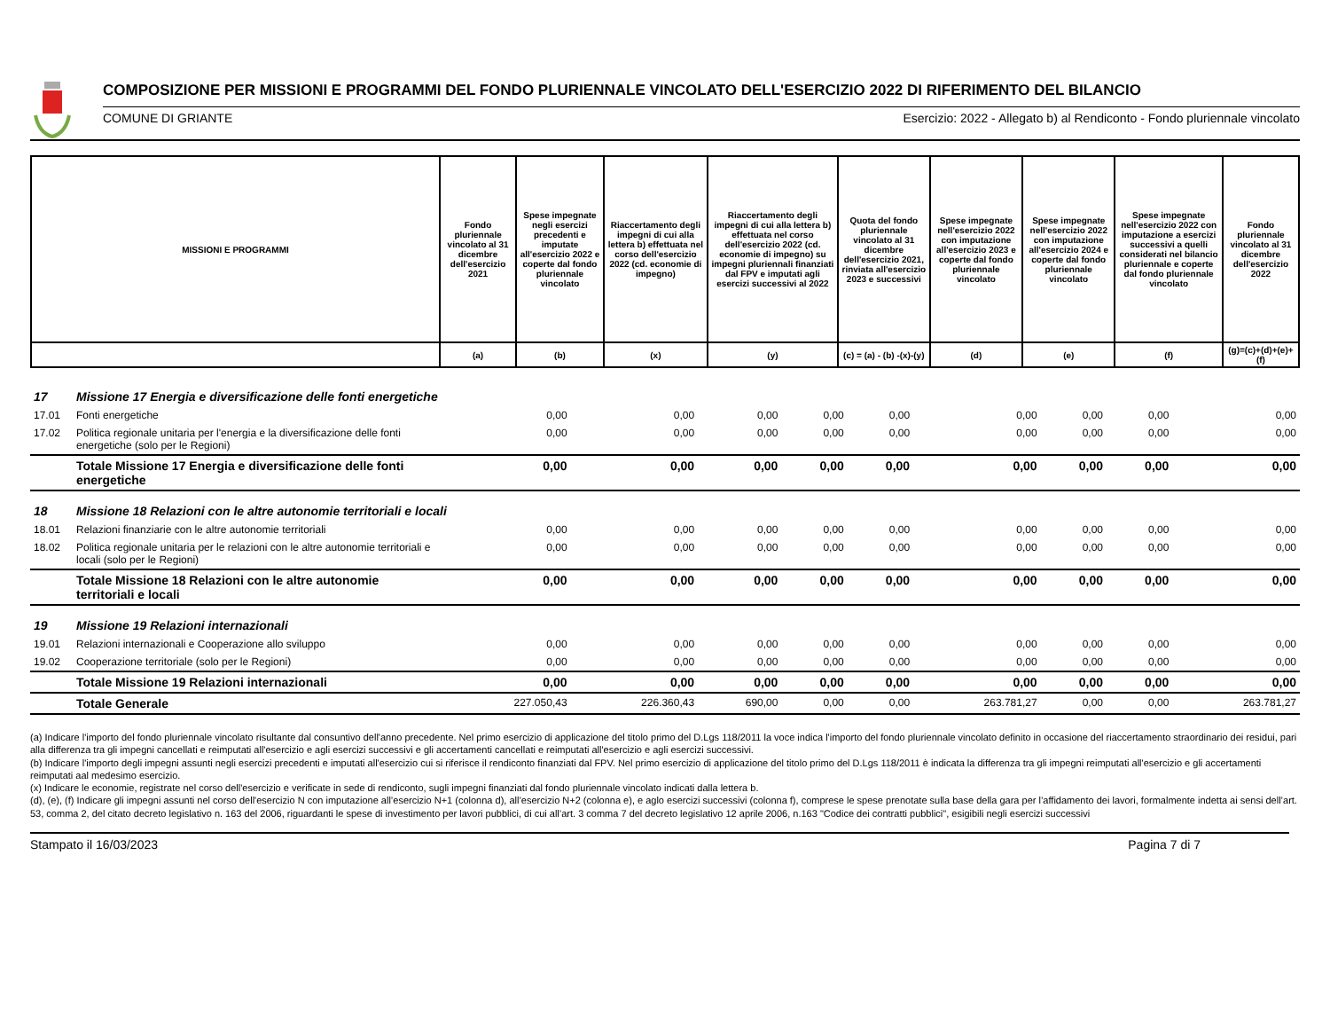COMPOSIZIONE PER MISSIONI E PROGRAMMI DEL FONDO PLURIENNALE VINCOLATO DELL'ESERCIZIO 2022 DI RIFERIMENTO DEL BILANCIO
COMUNE DI GRIANTE Esercizio: 2022 - Allegato b) al Rendiconto - Fondo pluriennale vincolato
| MISSIONI E PROGRAMMI | Fondo pluriennale vincolato al 31 dicembre dell'esercizio 2021 | Spese impegnate negli esercizi precedenti e imputate all'esercizio 2022 e coperte dal fondo pluriennale vincolato | Riaccertamento degli impegni di cui alla lettera b) effettuata nel corso dell'esercizio 2022 (cd. economie di impegno) | Riaccertamento degli impegni di cui alla lettera b) effettuata nel corso dell'esercizio 2022 (cd. economie di impegno) su impegni pluriennali finanziati dal FPV e imputati agli esercizi successivi al 2022 | Quota del fondo pluriennale vincolato al 31 dicembre dell'esercizio 2021, rinviata all'esercizio 2023 e successivi | Spese impegnate nell'esercizio 2022 con imputazione all'esercizio 2023 e coperte dal fondo pluriennale vincolato | Spese impegnate nell'esercizio 2022 con imputazione all'esercizio 2024 e coperte dal fondo pluriennale vincolato | Spese impegnate nell'esercizio 2022 con imputazione a esercizi successivi a quelli considerati nel bilancio pluriennale e coperte dal fondo pluriennale vincolato | Fondo pluriennale vincolato al 31 dicembre dell'esercizio 2022 |
| --- | --- | --- | --- | --- | --- | --- | --- | --- | --- |
| | (a) | (b) | (x) | (y) | (c) = (a) - (b) -(x)-(y) | (d) | (e) | (f) | (g)=(c)+(d)+(e)+(f) |
| 17 | Missione 17 Energia e diversificazione delle fonti energetiche | | | | | | | | | |
| 17.01 | Fonti energetiche | 0,00 | 0,00 | 0,00 | 0,00 | 0,00 | 0,00 | 0,00 | 0,00 | 0,00 |
| 17.02 | Politica regionale unitaria per l'energia e la diversificazione delle fonti energetiche (solo per le Regioni) | 0,00 | 0,00 | 0,00 | 0,00 | 0,00 | 0,00 | 0,00 | 0,00 | 0,00 |
| | Totale Missione 17 Energia e diversificazione delle fonti energetiche | 0,00 | 0,00 | 0,00 | 0,00 | 0,00 | 0,00 | 0,00 | 0,00 | 0,00 |
| 18 | Missione 18 Relazioni con le altre autonomie territoriali e locali | | | | | | | | | |
| 18.01 | Relazioni finanziarie con le altre autonomie territoriali | 0,00 | 0,00 | 0,00 | 0,00 | 0,00 | 0,00 | 0,00 | 0,00 | 0,00 |
| 18.02 | Politica regionale unitaria per le relazioni con le altre autonomie territoriali e locali (solo per le Regioni) | 0,00 | 0,00 | 0,00 | 0,00 | 0,00 | 0,00 | 0,00 | 0,00 | 0,00 |
| | Totale Missione 18 Relazioni con le altre autonomie territoriali e locali | 0,00 | 0,00 | 0,00 | 0,00 | 0,00 | 0,00 | 0,00 | 0,00 | 0,00 |
| 19 | Missione 19 Relazioni internazionali | | | | | | | | | |
| 19.01 | Relazioni internazionali e Cooperazione allo sviluppo | 0,00 | 0,00 | 0,00 | 0,00 | 0,00 | 0,00 | 0,00 | 0,00 | 0,00 |
| 19.02 | Cooperazione territoriale (solo per le Regioni) | 0,00 | 0,00 | 0,00 | 0,00 | 0,00 | 0,00 | 0,00 | 0,00 | 0,00 |
| | Totale Missione 19 Relazioni internazionali | 0,00 | 0,00 | 0,00 | 0,00 | 0,00 | 0,00 | 0,00 | 0,00 | 0,00 |
| | Totale Generale | 227.050,43 | 226.360,43 | 690,00 | 0,00 | 0,00 | 263.781,27 | 0,00 | 0,00 | 263.781,27 |
(a) Indicare l'importo del fondo pluriennale vincolato risultante dal consuntivo dell'anno precedente. Nel primo esercizio di applicazione del titolo primo del D.Lgs 118/2011 la voce indica l'importo del fondo pluriennale vincolato definito in occasione del riaccertamento straordinario dei residui, pari alla differenza tra gli impegni cancellati e reimputati all'esercizio e agli esercizi successivi e gli accertamenti cancellati e reimputati all'esercizio e agli esercizi successivi.
(b) Indicare l'importo degli impegni assunti negli esercizi precedenti e imputati all'esercizio cui si riferisce il rendiconto finanziati dal FPV. Nel primo esercizio di applicazione del titolo primo del D.Lgs 118/2011 è indicata la differenza tra gli impegni reimputati all'esercizio e gli accertamenti reimputati aal medesimo esercizio.
(x) Indicare le economie, registrate nel corso dell'esercizio e verificate in sede di rendiconto, sugli impegni finanziati dal fondo pluriennale vincolato indicati dalla lettera b.
(d), (e), (f) Indicare gli impegni assunti nel corso dell'esercizio N con imputazione all’esercizio N+1 (colonna d), all’esercizio N+2 (colonna e), e aglo esercizi successivi (colonna f), comprese le spese prenotate sulla base della gara per l’affidamento dei lavori, formalmente indetta ai sensi dell’art. 53, comma 2, del citato decreto legislativo n. 163 del 2006, riguardanti le spese di investimento per lavori pubblici, di cui all’art. 3 comma 7 del decreto legislativo 12 aprile 2006, n.163 "Codice dei contratti pubblici", esigibili negli esercizi successivi
Stampato il 16/03/2023 Pagina 7 di 7